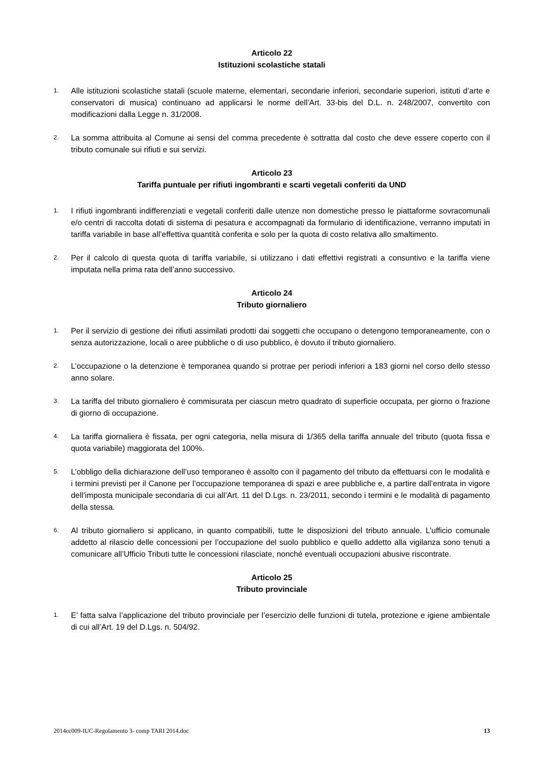Articolo 22
Istituzioni scolastiche statali
1. Alle istituzioni scolastiche statali (scuole materne, elementari, secondarie inferiori, secondarie superiori, istituti d’arte e conservatori di musica) continuano ad applicarsi le norme dell’Art. 33-bis del D.L. n. 248/2007, convertito con modificazioni dalla Legge n. 31/2008.
2. La somma attribuita al Comune ai sensi del comma precedente è sottratta dal costo che deve essere coperto con il tributo comunale sui rifiuti e sui servizi.
Articolo 23
Tariffa puntuale per rifiuti ingombranti e scarti vegetali conferiti da UND
1. I rifiuti ingombranti indifferenziati e vegetali conferiti dalle utenze non domestiche presso le piattaforme sovracomunali e/o centri di raccolta dotati di sistema di pesatura e accompagnati da formulario di identificazione, verranno imputati in tariffa variabile in base all’effettiva quantità conferita e solo per la quota di costo relativa allo smaltimento.
2. Per il calcolo di questa quota di tariffa variabile, si utilizzano i dati effettivi registrati a consuntivo e la tariffa viene imputata nella prima rata dell’anno successivo.
Articolo 24
Tributo giornaliero
1. Per il servizio di gestione dei rifiuti assimilati prodotti dai soggetti che occupano o detengono temporaneamente, con o senza autorizzazione, locali o aree pubbliche o di uso pubblico, è dovuto il tributo giornaliero.
2. L’occupazione o la detenzione è temporanea quando si protrae per periodi inferiori a 183 giorni nel corso dello stesso anno solare.
3. La tariffa del tributo giornaliero è commisurata per ciascun metro quadrato di superficie occupata, per giorno o frazione di giorno di occupazione.
4. La tariffa giornaliera è fissata, per ogni categoria, nella misura di 1/365 della tariffa annuale del tributo (quota fissa e quota variabile) maggiorata del 100%.
5. L’obbligo della dichiarazione dell’uso temporaneo è assolto con il pagamento del tributo da effettuarsi con le modalità e i termini previsti per il Canone per l’occupazione temporanea di spazi e aree pubbliche e, a partire dall’entrata in vigore dell’imposta municipale secondaria di cui all’Art. 11 del D.Lgs. n. 23/2011, secondo i termini e le modalità di pagamento della stessa.
6. Al tributo giornaliero si applicano, in quanto compatibili, tutte le disposizioni del tributo annuale. L’ufficio comunale addetto al rilascio delle concessioni per l’occupazione del suolo pubblico e quello addetto alla vigilanza sono tenuti a comunicare all’Ufficio Tributi tutte le concessioni rilasciate, nonché eventuali occupazioni abusive riscontrate.
Articolo 25
Tributo provinciale
1. E’ fatta salva l’applicazione del tributo provinciale per l’esercizio delle funzioni di tutela, protezione e igiene ambientale di cui all’Art. 19 del D.Lgs. n. 504/92.
2014cc009-IUC-Regolamento 3- comp TARI 2014.doc 13